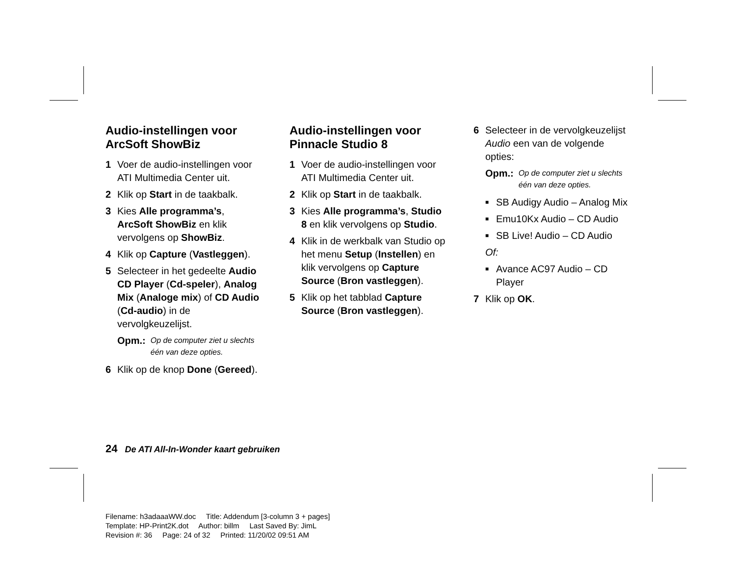Audio-instellingen voor ArcSoft ShowBiz
1 Voer de audio-instellingen voor ATI Multimedia Center uit.
2 Klik op Start in de taakbalk.
3 Kies Alle programma’s, ArcSoft ShowBiz en klik vervolgens op ShowBiz.
4 Klik op Capture (Vastleggen).
5 Selecteer in het gedeelte Audio CD Player (Cd-speler), Analog Mix (Analoge mix) of CD Audio (Cd-audio) in de vervolgkeuzelijst.
Opm.: Op de computer ziet u slechts één van deze opties.
6 Klik op de knop Done (Gereed).
Audio-instellingen voor Pinnacle Studio 8
1 Voer de audio-instellingen voor ATI Multimedia Center uit.
2 Klik op Start in de taakbalk.
3 Kies Alle programma’s, Studio 8 en klik vervolgens op Studio.
4 Klik in de werkbalk van Studio op het menu Setup (Instellen) en klik vervolgens op Capture Source (Bron vastleggen).
5 Klik op het tabblad Capture Source (Bron vastleggen).
6 Selecteer in de vervolgkeuzelijst Audio een van de volgende opties:
Opm.: Op de computer ziet u slechts één van deze opties.
■ SB Audigy Audio – Analog Mix
■ Emu10Kx Audio – CD Audio
■ SB Live! Audio – CD Audio
Of:
■ Avance AC97 Audio – CD Player
7 Klik op OK.
24 De ATI All-In-Wonder kaart gebruiken
Filename: h3adaaaWW.doc Title: Addendum [3-column 3 + pages]
Template: HP-Print2K.dot Author: billm Last Saved By: JimL
Revision #: 36 Page: 24 of 32 Printed: 11/20/02 09:51 AM